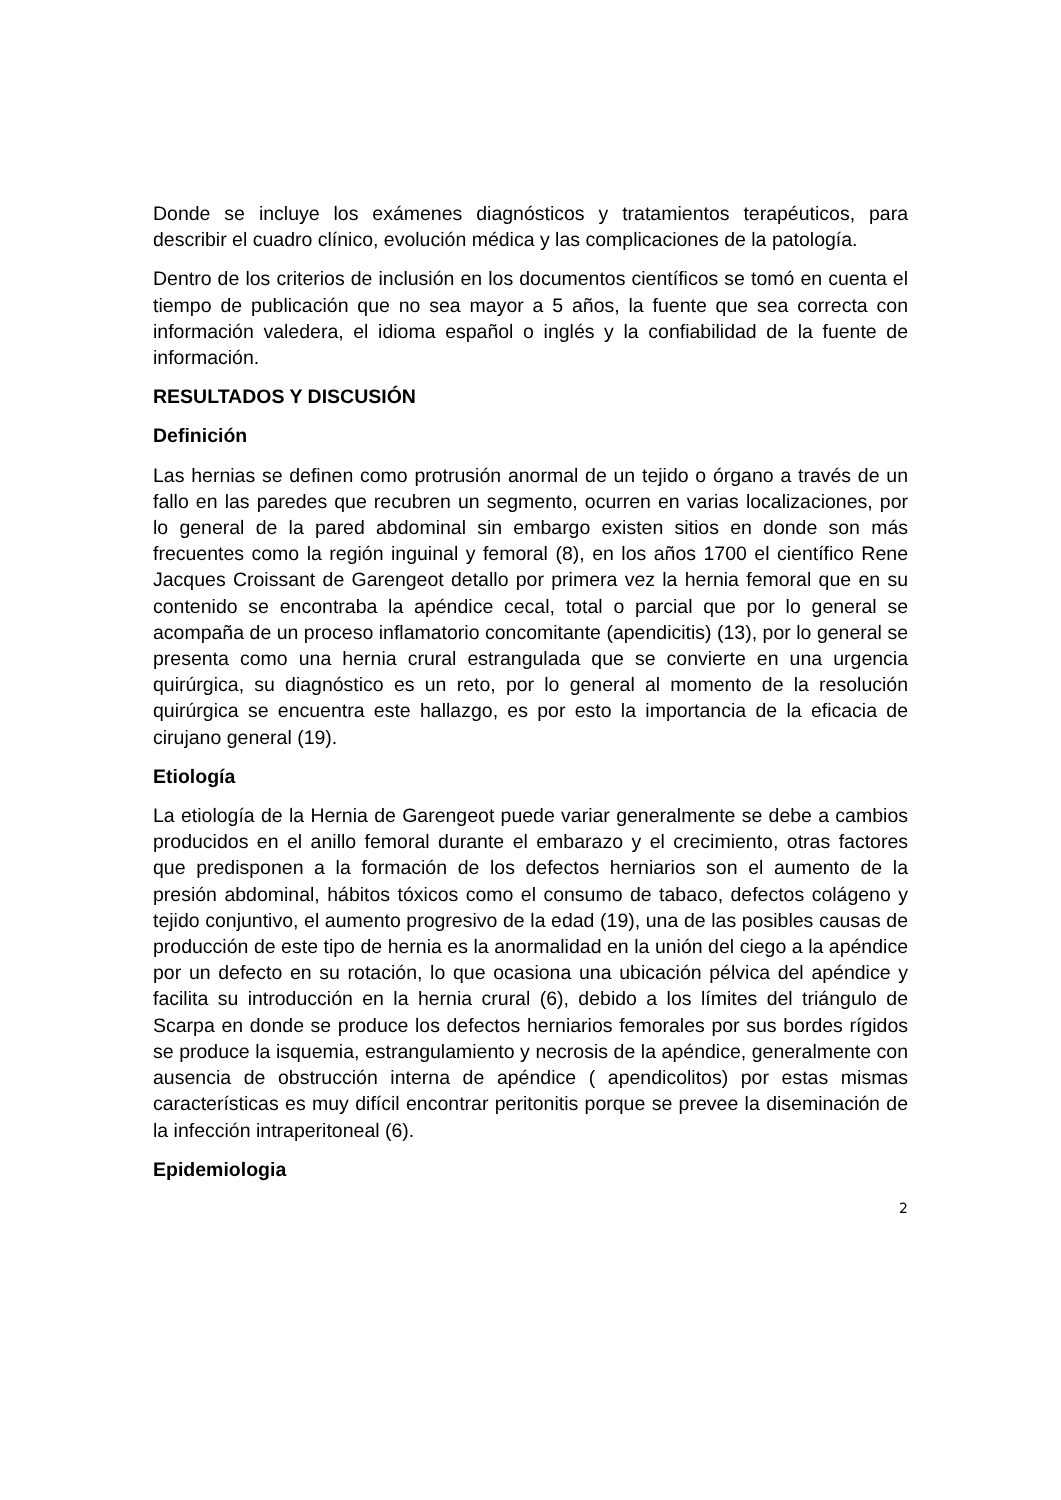Donde se incluye los exámenes diagnósticos y tratamientos terapéuticos, para describir el cuadro clínico, evolución médica y las complicaciones de la patología.
Dentro de los criterios de inclusión en los documentos científicos se tomó en cuenta el tiempo de publicación que no sea mayor a 5 años, la fuente que sea correcta con información valedera, el idioma español o inglés y la confiabilidad de la fuente de información.
RESULTADOS Y DISCUSIÓN
Definición
Las hernias se definen como protrusión anormal de un tejido o órgano a través de un fallo en las paredes que recubren un segmento, ocurren en varias localizaciones, por lo general de la pared abdominal sin embargo existen sitios en donde son más frecuentes como la región inguinal y femoral (8), en los años 1700 el científico Rene Jacques Croissant de Garengeot detallo por primera vez la hernia femoral que en su contenido se encontraba la apéndice cecal, total o parcial que por lo general se acompaña de un proceso inflamatorio concomitante (apendicitis) (13), por lo general se presenta como una hernia crural estrangulada que se convierte en una urgencia quirúrgica, su diagnóstico es un reto, por lo general al momento de la resolución quirúrgica se encuentra este hallazgo, es por esto la importancia de la eficacia de cirujano general (19).
Etiología
La etiología de la Hernia de Garengeot puede variar generalmente se debe a cambios producidos en el anillo femoral durante el embarazo y el crecimiento, otras factores que predisponen a la formación de los defectos herniarios son el aumento de la presión abdominal, hábitos tóxicos como el consumo de tabaco, defectos colágeno y tejido conjuntivo, el aumento progresivo de la edad (19), una de las posibles causas de producción de este tipo de hernia es la anormalidad en la unión del ciego a la apéndice por un defecto en su rotación, lo que ocasiona una ubicación pélvica del apéndice y facilita su introducción en la hernia crural (6), debido a los límites del triángulo de Scarpa en donde se produce los defectos herniarios femorales por sus bordes rígidos se produce la isquemia, estrangulamiento y necrosis de la apéndice, generalmente con ausencia de obstrucción interna de apéndice ( apendicolitos) por estas mismas características es muy difícil encontrar peritonitis porque se prevee la diseminación de la infección intraperitoneal (6).
Epidemiologia
2